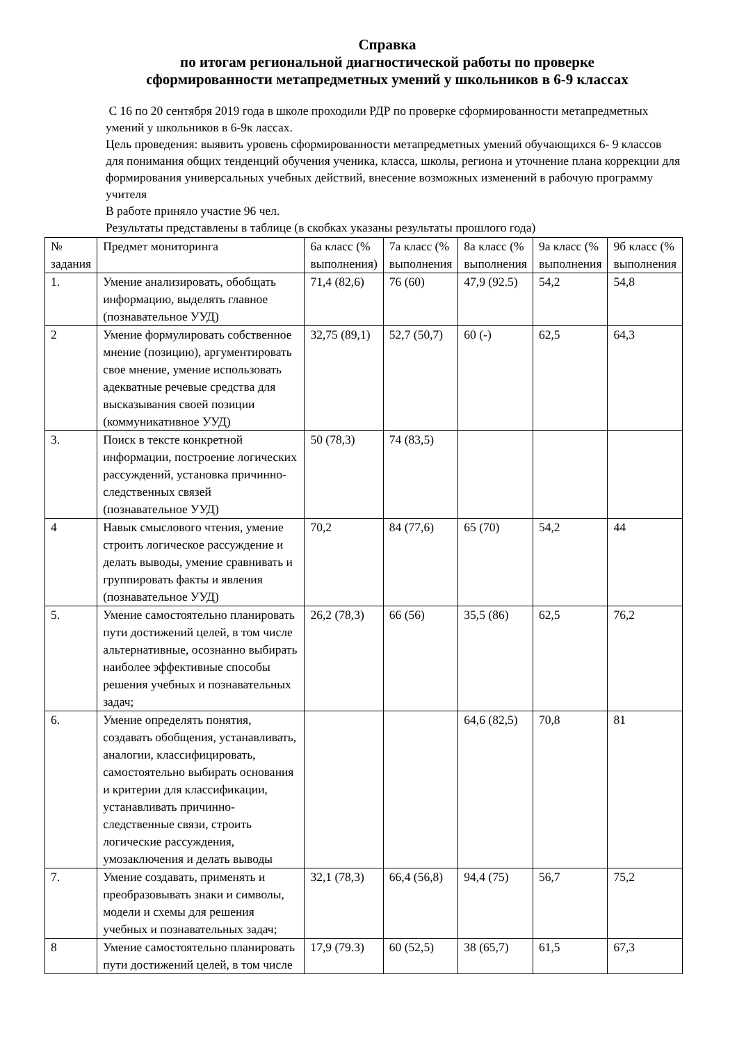Справка
по итогам региональной диагностической работы по проверке
сформированности метапредметных умений у школьников в 6-9 классах
С 16 по 20 сентября 2019 года в школе проходили РДР по проверке сформированности метапредметных умений у школьников в 6-9к лассах.
Цель проведения: выявить уровень сформированности метапредметных умений обучающихся 6- 9 классов для понимания общих тенденций обучения ученика, класса, школы, региона и уточнение плана коррекции для формирования универсальных учебных действий, внесение возможных изменений в рабочую программу учителя
В работе приняло участие 96 чел.
Результаты представлены в таблице (в скобках указаны результаты прошлого года)
| № задания | Предмет мониторинга | 6а класс (% выполнения) | 7а класс (% выполнения | 8а класс (% выполнения | 9а класс (% выполнения | 9б класс (% выполнения |
| --- | --- | --- | --- | --- | --- | --- |
| 1. | Умение анализировать, обобщать информацию, выделять главное (познавательное УУД) | 71,4 (82,6) | 76 (60) | 47,9 (92.5) | 54,2 | 54,8 |
| 2 | Умение формулировать собственное мнение (позицию), аргументировать свое мнение, умение использовать адекватные речевые средства для высказывания своей позиции (коммуникативное УУД) | 32,75 (89,1) | 52,7 (50,7) | 60 (-) | 62,5 | 64,3 |
| 3. | Поиск в тексте конкретной информации, построение логических рассуждений, установка причинно-следственных связей (познавательное УУД) | 50 (78,3) | 74 (83,5) | | | |
| 4 | Навык смыслового чтения, умение строить логическое рассуждение и делать выводы, умение сравнивать и группировать факты и явления (познавательное УУД) | 70,2 | 84 (77,6) | 65 (70) | 54,2 | 44 |
| 5. | Умение самостоятельно планировать пути достижений целей, в том числе альтернативные, осознанно выбирать наиболее эффективные способы решения учебных и познавательных задач; | 26,2 (78,3) | 66 (56) | 35,5 (86) | 62,5 | 76,2 |
| 6. | Умение определять понятия, создавать обобщения, устанавливать, аналогии, классифицировать, самостоятельно выбирать основания и критерии для классификации, устанавливать причинно-следственные связи, строить логические рассуждения, умозаключения и делать выводы | | | 64,6 (82,5) | 70,8 | 81 |
| 7. | Умение создавать, применять и преобразовывать знаки и символы, модели и схемы для решения учебных и познавательных задач; | 32,1 (78,3) | 66,4 (56,8) | 94,4 (75) | 56,7 | 75,2 |
| 8 | Умение самостоятельно планировать пути достижений целей, в том числе | 17,9 (79.3) | 60 (52,5) | 38 (65,7) | 61,5 | 67,3 |